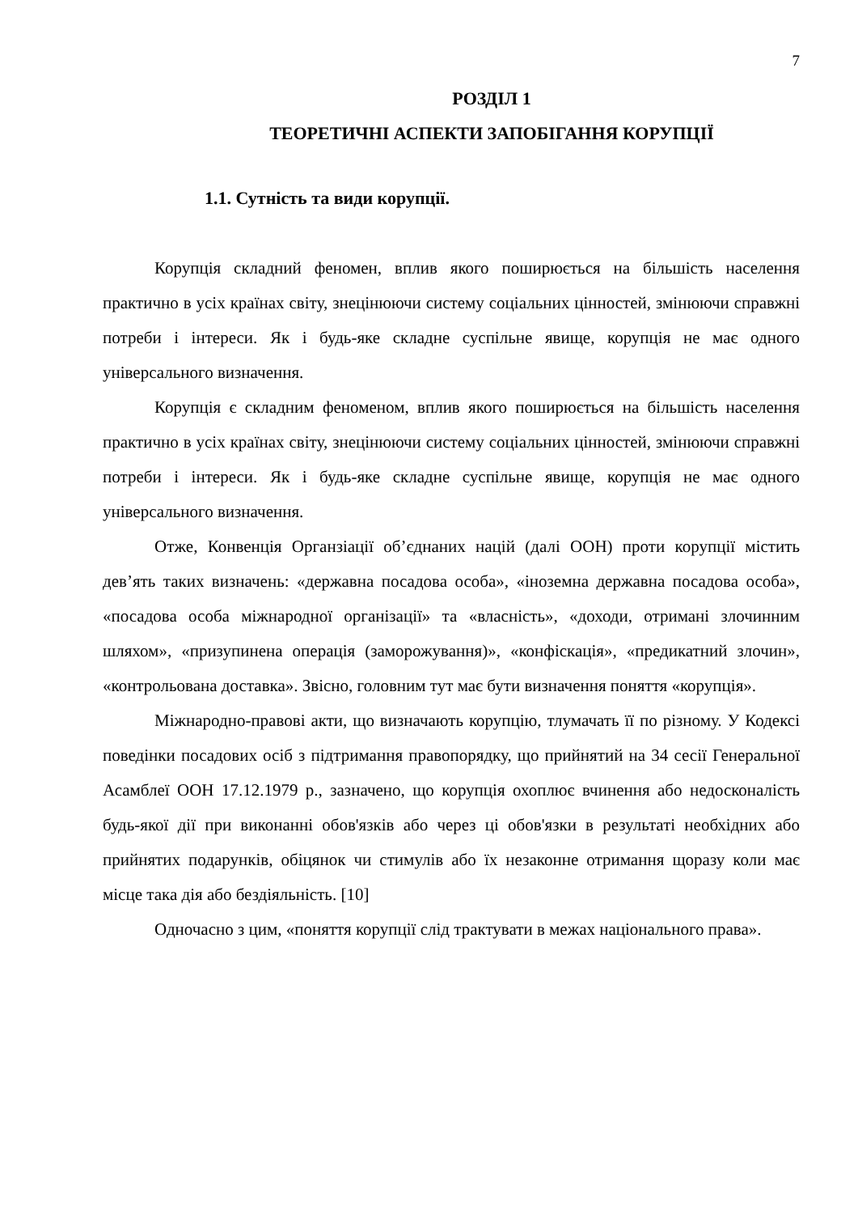7
РОЗДІЛ 1
ТЕОРЕТИЧНІ АСПЕКТИ ЗАПОБІГАННЯ КОРУПЦІЇ
1.1. Сутність та види корупції.
Корупція складний феномен, вплив якого поширюється на більшість населення практично в усіх країнах світу, знецінюючи систему соціальних цінностей, змінюючи справжні потреби і інтереси. Як і будь-яке складне суспільне явище, корупція не має одного універсального визначення.
Корупція є складним феноменом, вплив якого поширюється на більшість населення практично в усіх країнах світу, знецінюючи систему соціальних цінностей, змінюючи справжні потреби і інтереси. Як і будь-яке складне суспільне явище, корупція не має одного універсального визначення.
Отже, Конвенція Органзіації об’єднаних націй (далі ООН) проти корупції містить дев’ять таких визначень: «державна посадова особа», «іноземна державна посадова особа», «посадова особа міжнародної організації» та «власність», «доходи, отримані злочинним шляхом», «призупинена операція (заморожування)», «конфіскація», «предикатний злочин», «контрольована доставка». Звісно, головним тут має бути визначення поняття «корупція».
Міжнародно-правові акти, що визначають корупцію, тлумачать її по різному. У Кодексі поведінки посадових осіб з підтримання правопорядку, що прийнятий на 34 сесії Генеральної Асамблеї ООН 17.12.1979 р., зазначено, що корупція охоплює вчинення або недосконалість будь-якої дії при виконанні обов'язків або через ці обов'язки в результаті необхідних або прийнятих подарунків, обіцянок чи стимулів або їх незаконне отримання щоразу коли має місце така дія або бездіяльність. [10]
Одночасно з цим, «поняття корупції слід трактувати в межах національного права».